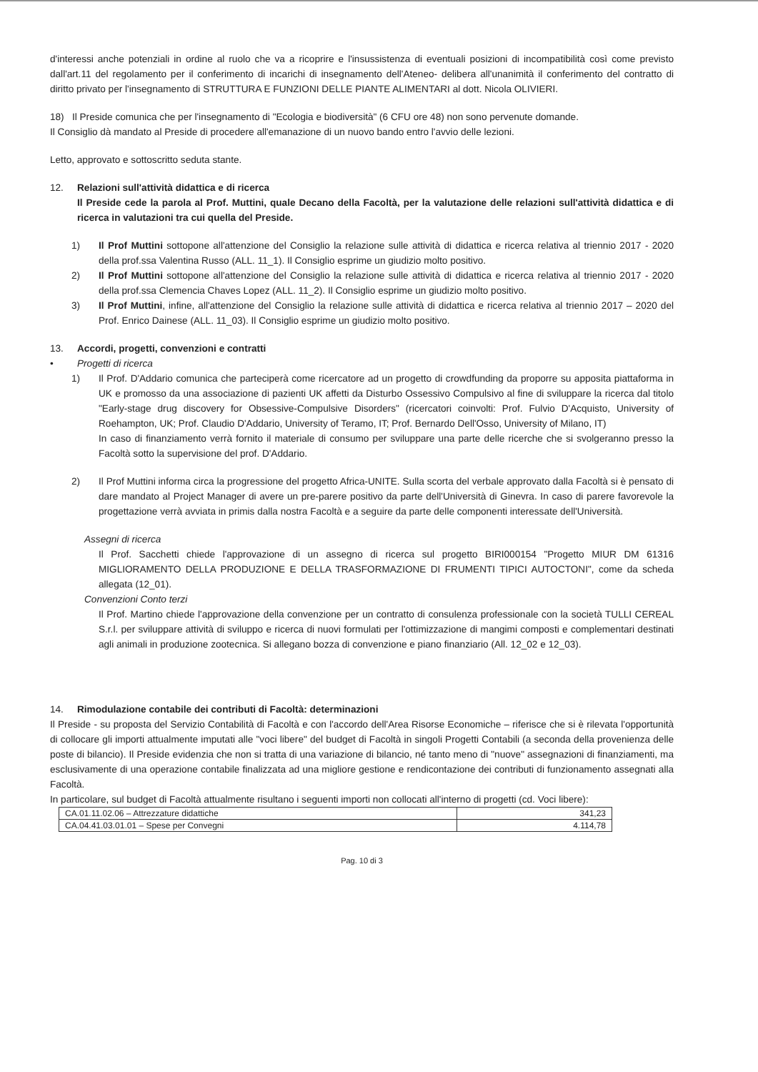d'interessi anche potenziali in ordine al ruolo che va a ricoprire e l'insussistenza di eventuali posizioni di incompatibilità così come previsto dall'art.11 del regolamento per il conferimento di incarichi di insegnamento dell'Ateneo- delibera all'unanimità il conferimento del contratto di diritto privato per l'insegnamento di STRUTTURA E FUNZIONI DELLE PIANTE ALIMENTARI al dott. Nicola OLIVIERI.
18) Il Preside comunica che per l'insegnamento di "Ecologia e biodiversità" (6 CFU ore 48) non sono pervenute domande.
Il Consiglio dà mandato al Preside di procedere all'emanazione di un nuovo bando entro l'avvio delle lezioni.
Letto, approvato e sottoscritto seduta stante.
12. Relazioni sull'attività didattica e di ricerca
Il Preside cede la parola al Prof. Muttini, quale Decano della Facoltà, per la valutazione delle relazioni sull'attività didattica e di ricerca in valutazioni tra cui quella del Preside.
1) Il Prof Muttini sottopone all'attenzione del Consiglio la relazione sulle attività di didattica e ricerca relativa al triennio 2017 - 2020 della prof.ssa Valentina Russo (ALL. 11_1). Il Consiglio esprime un giudizio molto positivo.
2) Il Prof Muttini sottopone all'attenzione del Consiglio la relazione sulle attività di didattica e ricerca relativa al triennio 2017 - 2020 della prof.ssa Clemencia Chaves Lopez (ALL. 11_2). Il Consiglio esprime un giudizio molto positivo.
3) Il Prof Muttini, infine, all'attenzione del Consiglio la relazione sulle attività di didattica e ricerca relativa al triennio 2017 – 2020 del Prof. Enrico Dainese (ALL. 11_03). Il Consiglio esprime un giudizio molto positivo.
13. Accordi, progetti, convenzioni e contratti
• Progetti di ricerca
1) Il Prof. D'Addario comunica che parteciperà come ricercatore ad un progetto di crowdfunding da proporre su apposita piattaforma in UK e promosso da una associazione di pazienti UK affetti da Disturbo Ossessivo Compulsivo al fine di sviluppare la ricerca dal titolo "Early-stage drug discovery for Obsessive-Compulsive Disorders" (ricercatori coinvolti: Prof. Fulvio D'Acquisto, University of Roehampton, UK; Prof. Claudio D'Addario, University of Teramo, IT; Prof. Bernardo Dell'Osso, University of Milano, IT)
In caso di finanziamento verrà fornito il materiale di consumo per sviluppare una parte delle ricerche che si svolgeranno presso la Facoltà sotto la supervisione del prof. D'Addario.
2) Il Prof Muttini informa circa la progressione del progetto Africa-UNITE. Sulla scorta del verbale approvato dalla Facoltà si è pensato di dare mandato al Project Manager di avere un pre-parere positivo da parte dell'Università di Ginevra. In caso di parere favorevole la progettazione verrà avviata in primis dalla nostra Facoltà e a seguire da parte delle componenti interessate dell'Università.
Assegni di ricerca
Il Prof. Sacchetti chiede l'approvazione di un assegno di ricerca sul progetto BIRI000154 "Progetto MIUR DM 61316 MIGLIORAMENTO DELLA PRODUZIONE E DELLA TRASFORMAZIONE DI FRUMENTI TIPICI AUTOCTONI", come da scheda allegata (12_01).
Convenzioni Conto terzi
Il Prof. Martino chiede l'approvazione della convenzione per un contratto di consulenza professionale con la società TULLI CEREAL S.r.l. per sviluppare attività di sviluppo e ricerca di nuovi formulati per l'ottimizzazione di mangimi composti e complementari destinati agli animali in produzione zootecnica. Si allegano bozza di convenzione e piano finanziario (All. 12_02 e 12_03).
14. Rimodulazione contabile dei contributi di Facoltà: determinazioni
Il Preside - su proposta del Servizio Contabilità di Facoltà e con l'accordo dell'Area Risorse Economiche – riferisce che si è rilevata l'opportunità di collocare gli importi attualmente imputati alle "voci libere" del budget di Facoltà in singoli Progetti Contabili (a seconda della provenienza delle poste di bilancio). Il Preside evidenzia che non si tratta di una variazione di bilancio, né tanto meno di "nuove" assegnazioni di finanziamenti, ma esclusivamente di una operazione contabile finalizzata ad una migliore gestione e rendicontazione dei contributi di funzionamento assegnati alla Facoltà.
In particolare, sul budget di Facoltà attualmente risultano i seguenti importi non collocati all'interno di progetti (cd. Voci libere):
| CA.01.11.02.06 – Attrezzature didattiche | 341,23 |
| CA.04.41.03.01.01 – Spese per Convegni | 4.114,78 |
Pag. 10 di 3